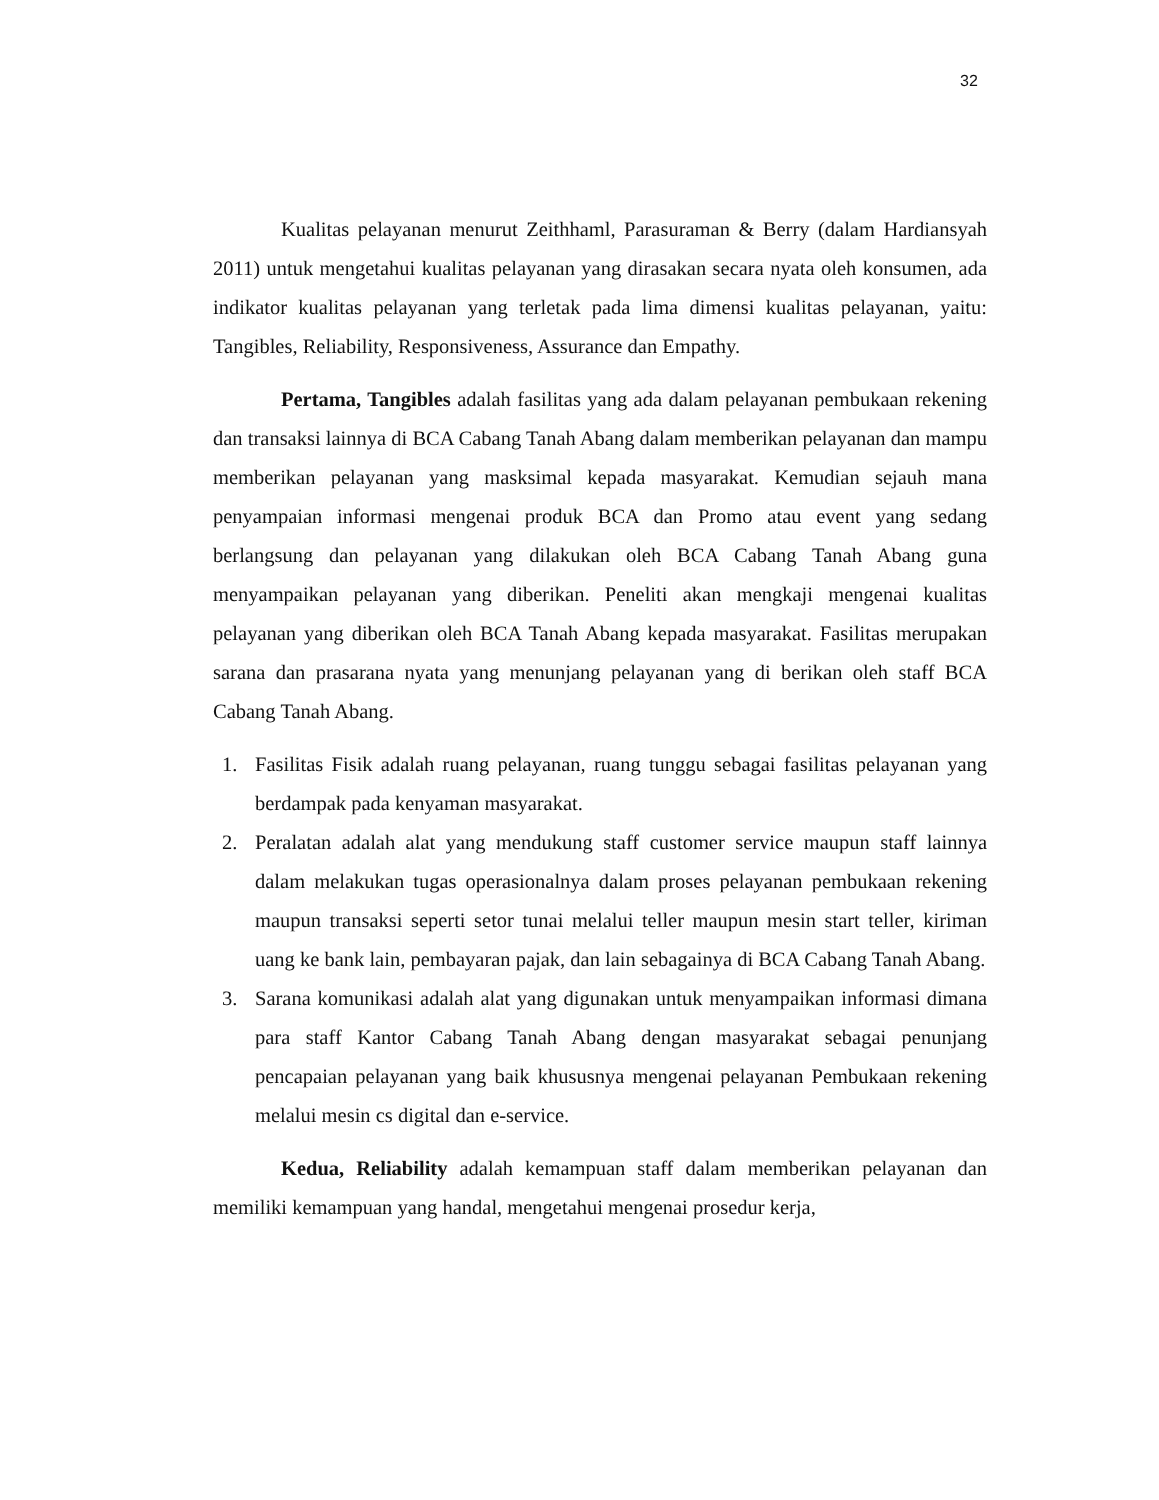32
Kualitas pelayanan menurut Zeithhaml, Parasuraman & Berry (dalam Hardiansyah 2011) untuk mengetahui kualitas pelayanan yang dirasakan secara nyata oleh konsumen, ada indikator kualitas pelayanan yang terletak pada lima dimensi kualitas pelayanan, yaitu: Tangibles, Reliability, Responsiveness, Assurance dan Empathy.
Pertama, Tangibles adalah fasilitas yang ada dalam pelayanan pembukaan rekening dan transaksi lainnya di BCA Cabang Tanah Abang dalam memberikan pelayanan dan mampu memberikan pelayanan yang masksimal kepada masyarakat. Kemudian sejauh mana penyampaian informasi mengenai produk BCA dan Promo atau event yang sedang berlangsung dan pelayanan yang dilakukan oleh BCA Cabang Tanah Abang guna menyampaikan pelayanan yang diberikan. Peneliti akan mengkaji mengenai kualitas pelayanan yang diberikan oleh BCA Tanah Abang kepada masyarakat. Fasilitas merupakan sarana dan prasarana nyata yang menunjang pelayanan yang di berikan oleh staff BCA Cabang Tanah Abang.
1. Fasilitas Fisik adalah ruang pelayanan, ruang tunggu sebagai fasilitas pelayanan yang berdampak pada kenyaman masyarakat.
2. Peralatan adalah alat yang mendukung staff customer service maupun staff lainnya dalam melakukan tugas operasionalnya dalam proses pelayanan pembukaan rekening maupun transaksi seperti setor tunai melalui teller maupun mesin start teller, kiriman uang ke bank lain, pembayaran pajak, dan lain sebagainya di BCA Cabang Tanah Abang.
3. Sarana komunikasi adalah alat yang digunakan untuk menyampaikan informasi dimana para staff Kantor Cabang Tanah Abang dengan masyarakat sebagai penunjang pencapaian pelayanan yang baik khususnya mengenai pelayanan Pembukaan rekening melalui mesin cs digital dan e-service.
Kedua, Reliability adalah kemampuan staff dalam memberikan pelayanan dan memiliki kemampuan yang handal, mengetahui mengenai prosedur kerja,